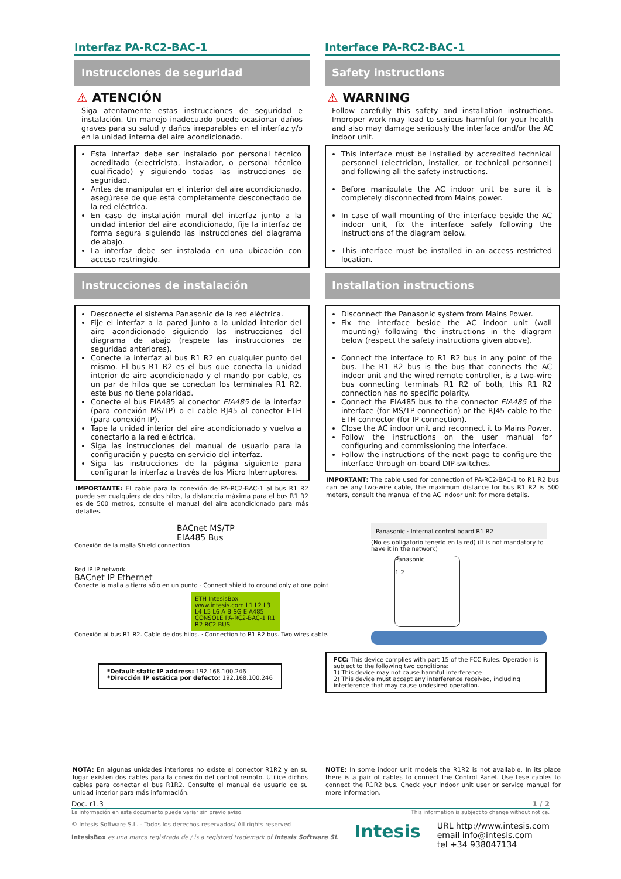Interfaz PA-RC2-BAC-1
Instrucciones de seguridad
⚠ ATENCIÓN
Siga atentamente estas instrucciones de seguridad e instalación. Un manejo inadecuado puede ocasionar daños graves para su salud y daños irreparables en el interfaz y/o en la unidad interna del aire acondicionado.
Esta interfaz debe ser instalado por personal técnico acreditado (electricista, instalador, o personal técnico cualificado) y siguiendo todas las instrucciones de seguridad.
Antes de manipular en el interior del aire acondicionado, asegúrese de que está completamente desconectado de la red eléctrica.
En caso de instalación mural del interfaz junto a la unidad interior del aire acondicionado, fije la interfaz de forma segura siguiendo las instrucciones del diagrama de abajo.
La interfaz debe ser instalada en una ubicación con acceso restringido.
Instrucciones de instalación
Desconecte el sistema Panasonic de la red eléctrica.
Fije el interfaz a la pared junto a la unidad interior del aire acondicionado siguiendo las instrucciones del diagrama de abajo (respete las instrucciones de seguridad anteriores).
Conecte la interfaz al bus R1 R2 en cualquier punto del mismo. El bus R1 R2 es el bus que conecta la unidad interior de aire acondicionado y el mando por cable, es un par de hilos que se conectan los terminales R1 R2, este bus no tiene polaridad.
Conecte el bus EIA485 al conector EIA485 de la interfaz (para conexión MS/TP) o el cable RJ45 al conector ETH (para conexión IP).
Tape la unidad interior del aire acondicionado y vuelva a conectarlo a la red eléctrica.
Siga las instrucciones del manual de usuario para la configuración y puesta en servicio del interfaz.
Siga las instrucciones de la página siguiente para configurar la interfaz a través de los Micro Interruptores.
IMPORTANTE: El cable para la conexión de PA-RC2-BAC-1 al bus R1 R2 puede ser cualquiera de dos hilos, la distanccia máxima para el bus R1 R2 es de 500 metros, consulte el manual del aire acondicionado para más detalles.
Interface PA-RC2-BAC-1
Safety instructions
⚠ WARNING
Follow carefully this safety and installation instructions. Improper work may lead to serious harmful for your health and also may damage seriously the interface and/or the AC indoor unit.
This interface must be installed by accredited technical personnel (electrician, installer, or technical personnel) and following all the safety instructions.
Before manipulate the AC indoor unit be sure it is completely disconnected from Mains power.
In case of wall mounting of the interface beside the AC indoor unit, fix the interface safely following the instructions of the diagram below.
This interface must be installed in an access restricted location.
Installation instructions
Disconnect the Panasonic system from Mains Power.
Fix the interface beside the AC indoor unit (wall mounting) following the instructions in the diagram below (respect the safety instructions given above).
Connect the interface to R1 R2 bus in any point of the bus. The R1 R2 bus is the bus that connects the AC indoor unit and the wired remote controller, is a two-wire bus connecting terminals R1 R2 of both, this R1 R2 connection has no specific polarity.
Connect the EIA485 bus to the connector EIA485 of the interface (for MS/TP connection) or the RJ45 cable to the ETH connector (for IP connection).
Close the AC indoor unit and reconnect it to Mains Power.
Follow the instructions on the user manual for configuring and commissioning the interface.
Follow the instructions of the next page to configure the interface through on-board DIP-switches.
IMPORTANT: The cable used for connection of PA-RC2-BAC-1 to R1 R2 bus can be any two-wire cable, the maximum distance for bus R1 R2 is 500 meters, consult the manual of the AC indoor unit for more details.
BACnet MS/TP
EIA485 Bus
Conexión de la malla Shield connection
Red IP IP network
BACnet IP Ethernet
Conecte la malla a tierra sólo en un punto · Connect shield to ground only at one point
ETH IntesisBox www.intesis.com L1 L2 L3 L4 L5 L6 A B SG EIA485 CONSOLE PA-RC2-BAC-1 R1 R2 RC2 BUS
Conexión al bus R1 R2. Cable de dos hilos. · Connection to R1 R2 bus. Two wires cable.
Panasonic · Internal control board R1 R2
(No es obligatorio tenerlo en la red) (It is not mandatory to have it in the network)
Panasonic
1 2
*Default static IP address: 192.168.100.246
*Dirección IP estática por defecto: 192.168.100.246
FCC: This device complies with part 15 of the FCC Rules. Operation is subject to the following two conditions:
1) This device may not cause harmful interference
2) This device must accept any interference received, including interference that may cause undesired operation.
NOTA: En algunas unidades interiores no existe el conector R1R2 y en su lugar existen dos cables para la conexión del control remoto. Utilice dichos cables para conectar el bus R1R2. Consulte el manual de usuario de su unidad interior para más información.
NOTE: In some indoor unit models the R1R2 is not available. In its place there is a pair of cables to connect the Control Panel. Use tese cables to connect the R1R2 bus. Check your indoor unit user or service manual for more information.
Doc. r1.3 1 / 2
La información en este documento puede variar sin previo aviso. This information is subject to change without notice.
© Intesis Software S.L. - Todos los derechos reservados/ All rights reserved
IntesisBox es una marca registrada de / is a registred trademark of Intesis Software SL
Intesis
URL http://www.intesis.com
email info@intesis.com
tel +34 938047134